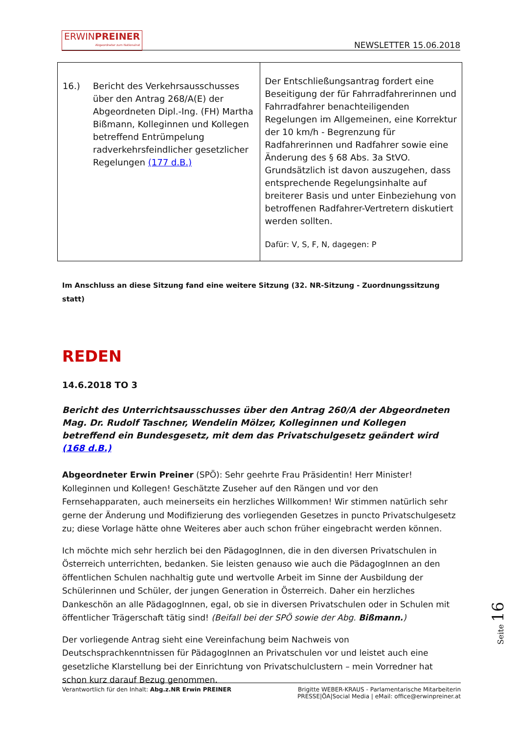ERWINPREINER Abgeordneter zum Nationalrat
NEWSLETTER 15.06.2018
| 16.) Bericht des Verkehrsausschusses über den Antrag 268/A(E) der Abgeordneten Dipl.-Ing. (FH) Martha Bißmann, Kolleginnen und Kollegen betreffend Entrümpelung radverkehrsfeindlicher gesetzlicher Regelungen (177 d.B.) | Der Entschließungsantrag fordert eine Beseitigung der für Fahrradfahrerinnen und Fahrradfahrer benachteiligenden Regelungen im Allgemeinen, eine Korrektur der 10 km/h - Begrenzung für Radfahrerinnen und Radfahrer sowie eine Änderung des § 68 Abs. 3a StVO. Grundsätzlich ist davon auszugehen, dass entsprechende Regelungsinhalte auf breiterer Basis und unter Einbeziehung von betroffenen Radfahrer-Vertretern diskutiert werden sollten. Dafür: V, S, F, N, dagegen: P |
Im Anschluss an diese Sitzung fand eine weitere Sitzung (32. NR-Sitzung - Zuordnungssitzung statt)
REDEN
14.6.2018 TO 3
Bericht des Unterrichtsausschusses über den Antrag 260/A der Abgeordneten Mag. Dr. Rudolf Taschner, Wendelin Mölzer, Kolleginnen und Kollegen betreffend ein Bundesgesetz, mit dem das Privatschulgesetz geändert wird (168 d.B.)
Abgeordneter Erwin Preiner (SPÖ): Sehr geehrte Frau Präsidentin! Herr Minister! Kolleginnen und Kollegen! Geschätzte Zuseher auf den Rängen und vor den Fernsehapparaten, auch meinerseits ein herzliches Willkommen! Wir stimmen natürlich sehr gerne der Änderung und Modifizierung des vorliegenden Gesetzes in puncto Privatschulgesetz zu; diese Vorlage hätte ohne Weiteres aber auch schon früher eingebracht werden können.
Ich möchte mich sehr herzlich bei den PädagogInnen, die in den diversen Privatschulen in Österreich unterrichten, bedanken. Sie leisten genauso wie auch die PädagogInnen an den öffentlichen Schulen nachhaltig gute und wertvolle Arbeit im Sinne der Ausbildung der Schülerinnen und Schüler, der jungen Generation in Österreich. Daher ein herzliches Dankeschön an alle PädagogInnen, egal, ob sie in diversen Privatschulen oder in Schulen mit öffentlicher Trägerschaft tätig sind! (Beifall bei der SPÖ sowie der Abg. Bißmann.)
Der vorliegende Antrag sieht eine Vereinfachung beim Nachweis von Deutschsprachkenntnissen für PädagogInnen an Privatschulen vor und leistet auch eine gesetzliche Klarstellung bei der Einrichtung von Privatschulclustern – mein Vorredner hat schon kurz darauf Bezug genommen.
Seite 16
Verantwortlich für den Inhalt: Abg.z.NR Erwin PREINER Brigitte WEBER-KRAUS - Parlamentarische Mitarbeiterin
PRESSE|ÖA|Social Media | eMail: office@erwinpreiner.at